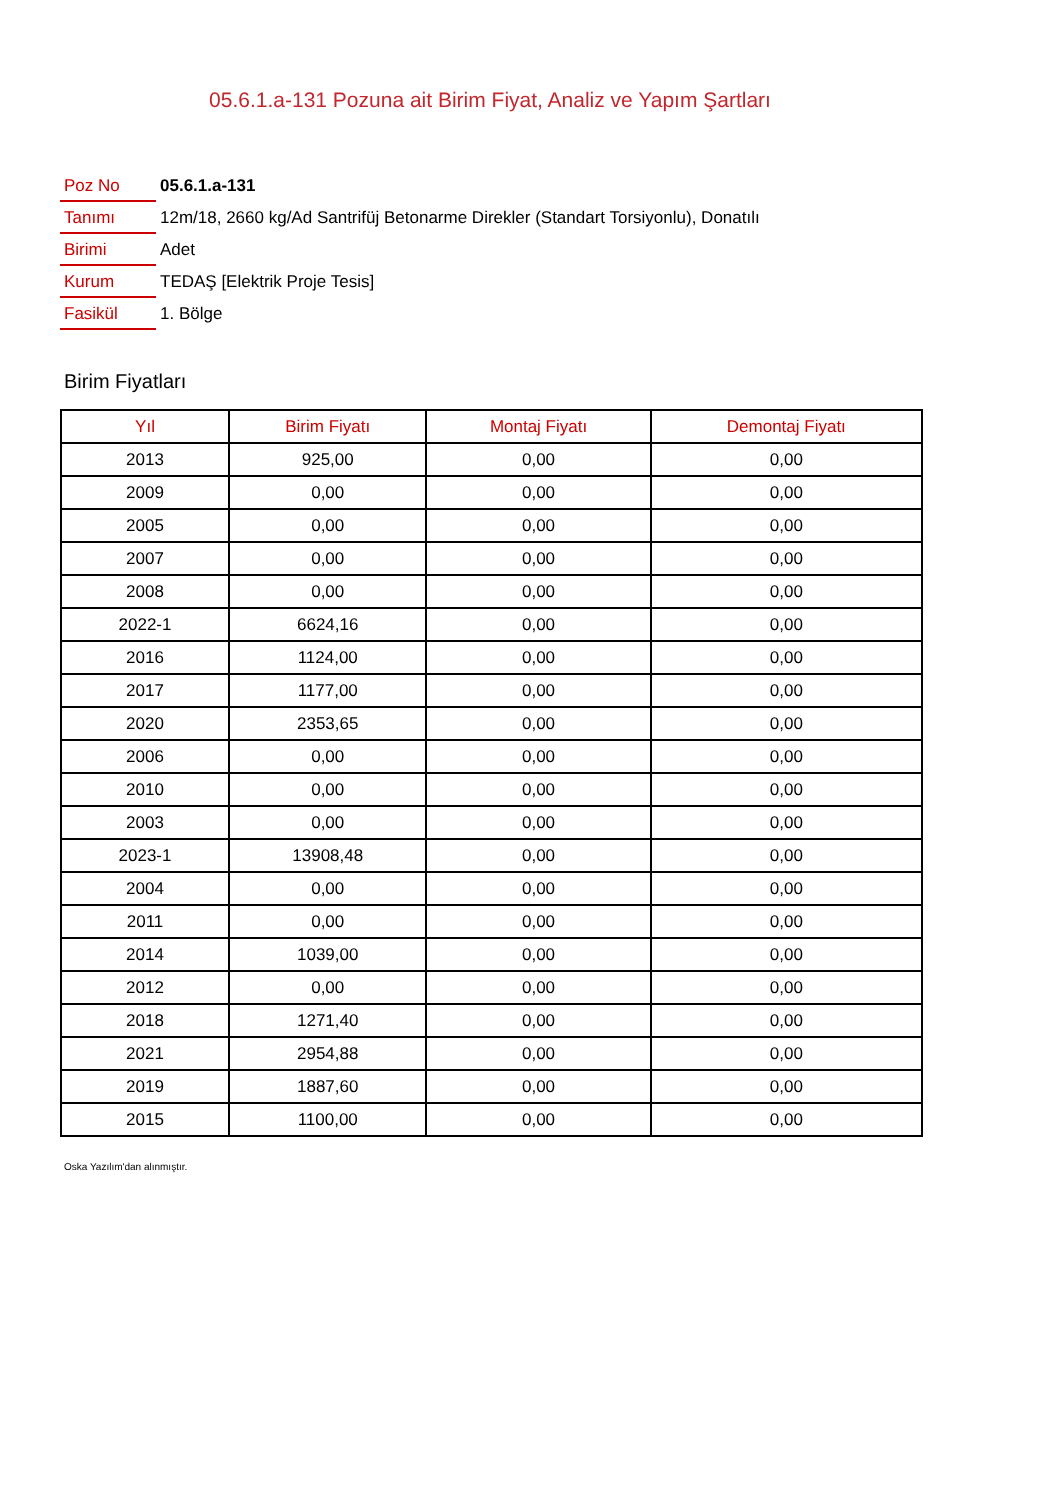05.6.1.a-131 Pozuna ait Birim Fiyat, Analiz ve Yapım Şartları
| Poz No | 05.6.1.a-131 |
| Tanımı | 12m/18, 2660 kg/Ad Santrifüj Betonarme Direkler (Standart Torsiyonlu), Donatılı |
| Birimi | Adet |
| Kurum | TEDAŞ [Elektrik Proje Tesis] |
| Fasikül | 1. Bölge |
Birim Fiyatları
| Yıl | Birim Fiyatı | Montaj Fiyatı | Demontaj Fiyatı |
| --- | --- | --- | --- |
| 2013 | 925,00 | 0,00 | 0,00 |
| 2009 | 0,00 | 0,00 | 0,00 |
| 2005 | 0,00 | 0,00 | 0,00 |
| 2007 | 0,00 | 0,00 | 0,00 |
| 2008 | 0,00 | 0,00 | 0,00 |
| 2022-1 | 6624,16 | 0,00 | 0,00 |
| 2016 | 1124,00 | 0,00 | 0,00 |
| 2017 | 1177,00 | 0,00 | 0,00 |
| 2020 | 2353,65 | 0,00 | 0,00 |
| 2006 | 0,00 | 0,00 | 0,00 |
| 2010 | 0,00 | 0,00 | 0,00 |
| 2003 | 0,00 | 0,00 | 0,00 |
| 2023-1 | 13908,48 | 0,00 | 0,00 |
| 2004 | 0,00 | 0,00 | 0,00 |
| 2011 | 0,00 | 0,00 | 0,00 |
| 2014 | 1039,00 | 0,00 | 0,00 |
| 2012 | 0,00 | 0,00 | 0,00 |
| 2018 | 1271,40 | 0,00 | 0,00 |
| 2021 | 2954,88 | 0,00 | 0,00 |
| 2019 | 1887,60 | 0,00 | 0,00 |
| 2015 | 1100,00 | 0,00 | 0,00 |
Oska Yazılım'dan alınmıştır.